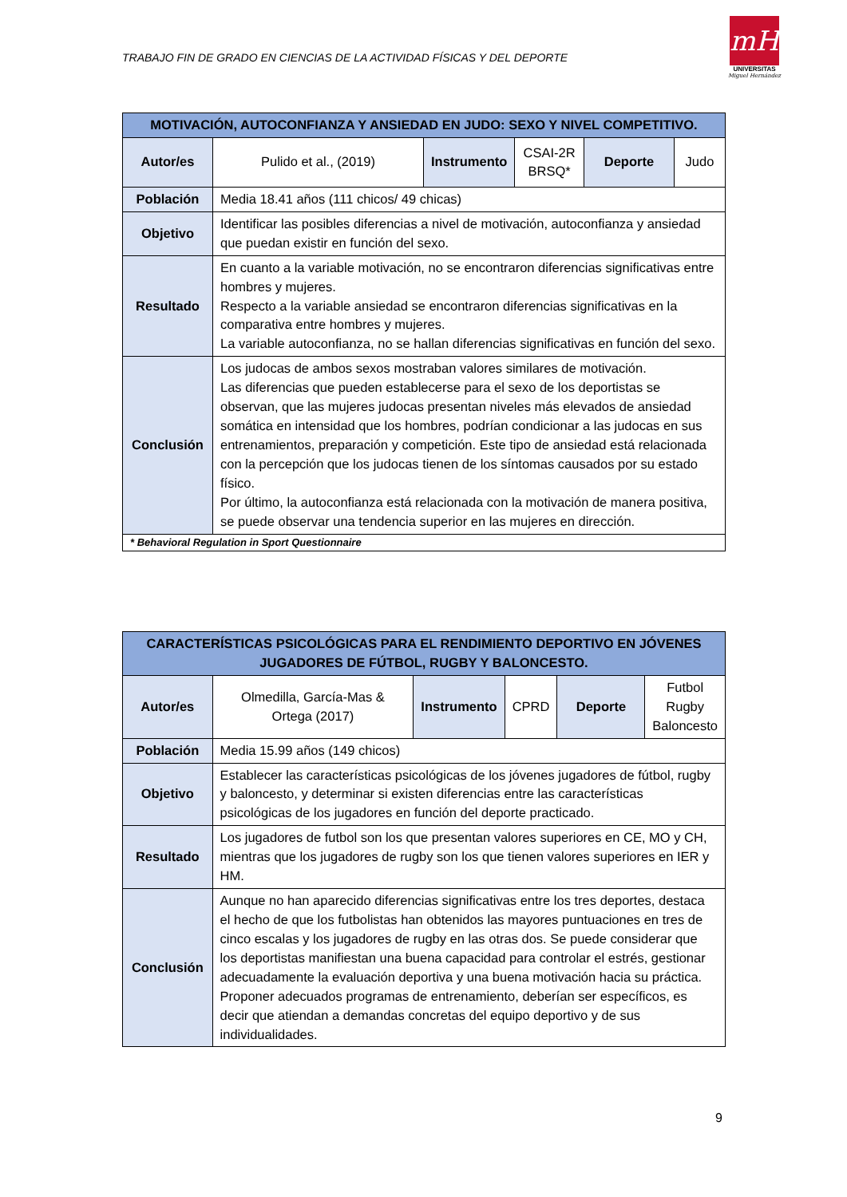TRABAJO FIN DE GRADO EN CIENCIAS DE LA ACTIVIDAD FÍSICAS Y DEL DEPORTE
mH
UNIVERSITAS
Miguel Hernández
| MOTIVACIÓN, AUTOCONFIANZA Y ANSIEDAD EN JUDO: SEXO Y NIVEL COMPETITIVO. | | | | | |
| --- | --- | --- | --- | --- | --- |
| Autor/es | Pulido et al., (2019) | Instrumento | CSAI-2R BRSQ* | Deporte | Judo |
| Población | Media 18.41 años (111 chicos/ 49 chicas) | | | | |
| Objetivo | Identificar las posibles diferencias a nivel de motivación, autoconfianza y ansiedad que puedan existir en función del sexo. | | | | |
| Resultado | En cuanto a la variable motivación, no se encontraron diferencias significativas entre hombres y mujeres. Respecto a la variable ansiedad se encontraron diferencias significativas en la comparativa entre hombres y mujeres. La variable autoconfianza, no se hallan diferencias significativas en función del sexo. | | | | |
| Conclusión | Los judocas de ambos sexos mostraban valores similares de motivación. Las diferencias que pueden establecerse para el sexo de los deportistas se observan, que las mujeres judocas presentan niveles más elevados de ansiedad somática en intensidad que los hombres, podrían condicionar a las judocas en sus entrenamientos, preparación y competición. Este tipo de ansiedad está relacionada con la percepción que los judocas tienen de los síntomas causados por su estado físico. Por último, la autoconfianza está relacionada con la motivación de manera positiva, se puede observar una tendencia superior en las mujeres en dirección. | | | | |
| * Behavioral Regulation in Sport Questionnaire | | | | | |
| CARACTERÍSTICAS PSICOLÓGICAS PARA EL RENDIMIENTO DEPORTIVO EN JÓVENES JUGADORES DE FÚTBOL, RUGBY Y BALONCESTO. | | | | | |
| --- | --- | --- | --- | --- | --- |
| Autor/es | Olmedilla, García-Mas & Ortega (2017) | Instrumento | CPRD | Deporte | Futbol Rugby Baloncesto |
| Población | Media 15.99 años (149 chicos) | | | | |
| Objetivo | Establecer las características psicológicas de los jóvenes jugadores de fútbol, rugby y baloncesto, y determinar si existen diferencias entre las características psicológicas de los jugadores en función del deporte practicado. | | | | |
| Resultado | Los jugadores de futbol son los que presentan valores superiores en CE, MO y CH, mientras que los jugadores de rugby son los que tienen valores superiores en IER y HM. | | | | |
| Conclusión | Aunque no han aparecido diferencias significativas entre los tres deportes, destaca el hecho de que los futbolistas han obtenidos las mayores puntuaciones en tres de cinco escalas y los jugadores de rugby en las otras dos. Se puede considerar que los deportistas manifiestan una buena capacidad para controlar el estrés, gestionar adecuadamente la evaluación deportiva y una buena motivación hacia su práctica. Proponer adecuados programas de entrenamiento, deberían ser específicos, es decir que atiendan a demandas concretas del equipo deportivo y de sus individualidades. | | | | |
9